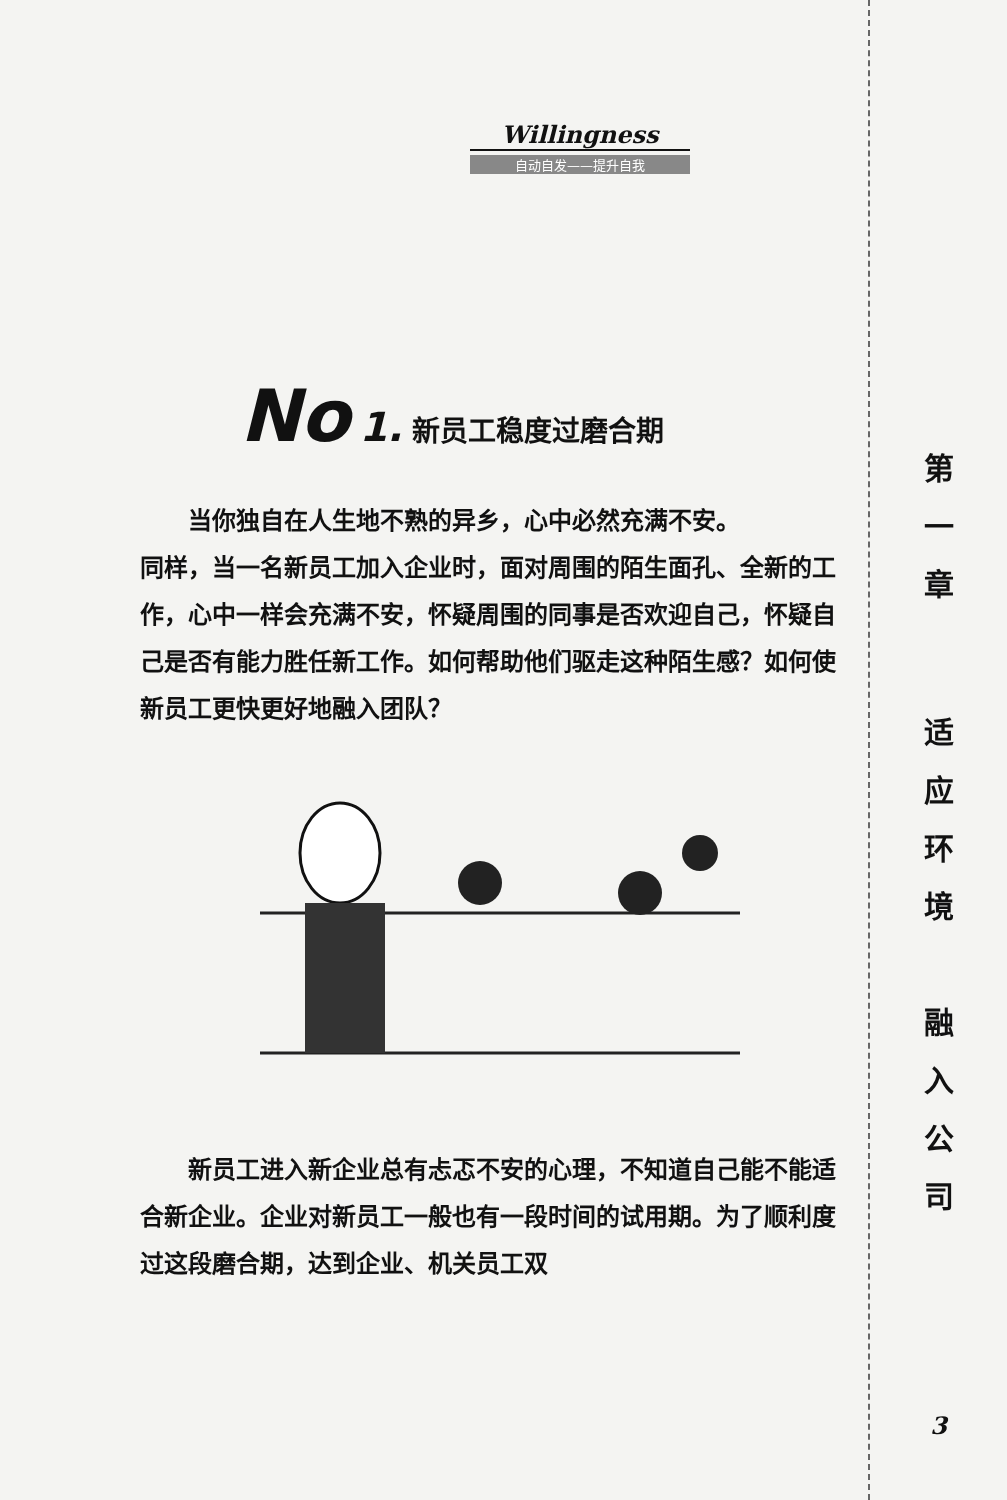Willingness
自动自发——提升自我
No 1. 新员工稳度过磨合期
当你独自在人生地不熟的异乡，心中必然充满不安。
同样，当一名新员工加入企业时，面对周围的陌生面孔、全新的工作，心中一样会充满不安，怀疑周围的同事是否欢迎自己，怀疑自己是否有能力胜任新工作。如何帮助他们驱走这种陌生感？如何使新员工更快更好地融入团队？
新员工进入新企业总有忐忑不安的心理，不知道自己能不能适合新企业。企业对新员工一般也有一段时间的试用期。为了顺利度过这段磨合期，达到企业、机关员工双
第
一
章
适
应
环
境
融
入
公
司
3